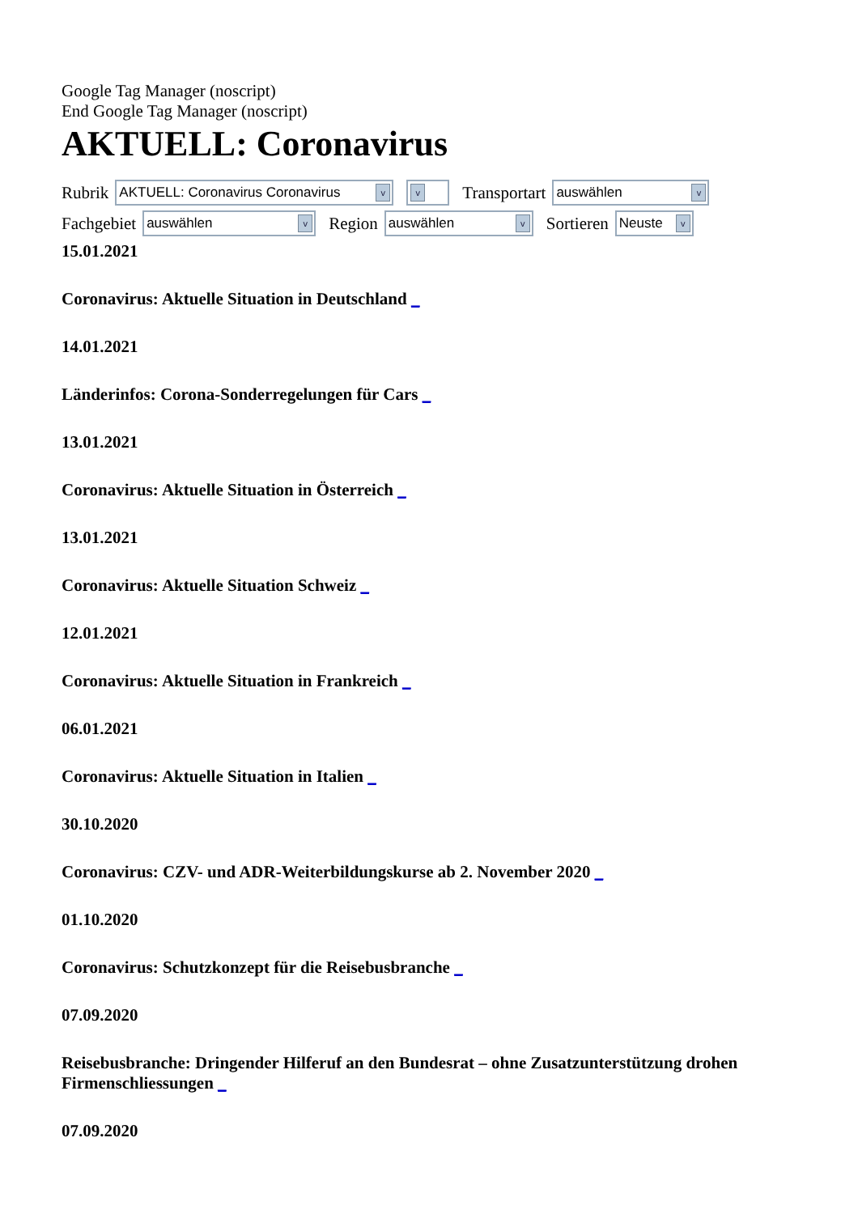Google Tag Manager (noscript)
End Google Tag Manager (noscript)
AKTUELL: Coronavirus
Rubrik AKTUELL: Coronavirus Coronavirus v v Transportart auswählen v
Fachgebiet auswählen v Region auswählen v Sortieren Neuste v
15.01.2021
Coronavirus: Aktuelle Situation in Deutschland _
14.01.2021
Länderinfos: Corona-Sonderregelungen für Cars _
13.01.2021
Coronavirus: Aktuelle Situation in Österreich _
13.01.2021
Coronavirus: Aktuelle Situation Schweiz _
12.01.2021
Coronavirus: Aktuelle Situation in Frankreich _
06.01.2021
Coronavirus: Aktuelle Situation in Italien _
30.10.2020
Coronavirus: CZV- und ADR-Weiterbildungskurse ab 2. November 2020 _
01.10.2020
Coronavirus: Schutzkonzept für die Reisebusbranche _
07.09.2020
Reisebusbranche: Dringender Hilferuf an den Bundesrat – ohne Zusatzunterstützung drohen Firmenschliessungen _
07.09.2020